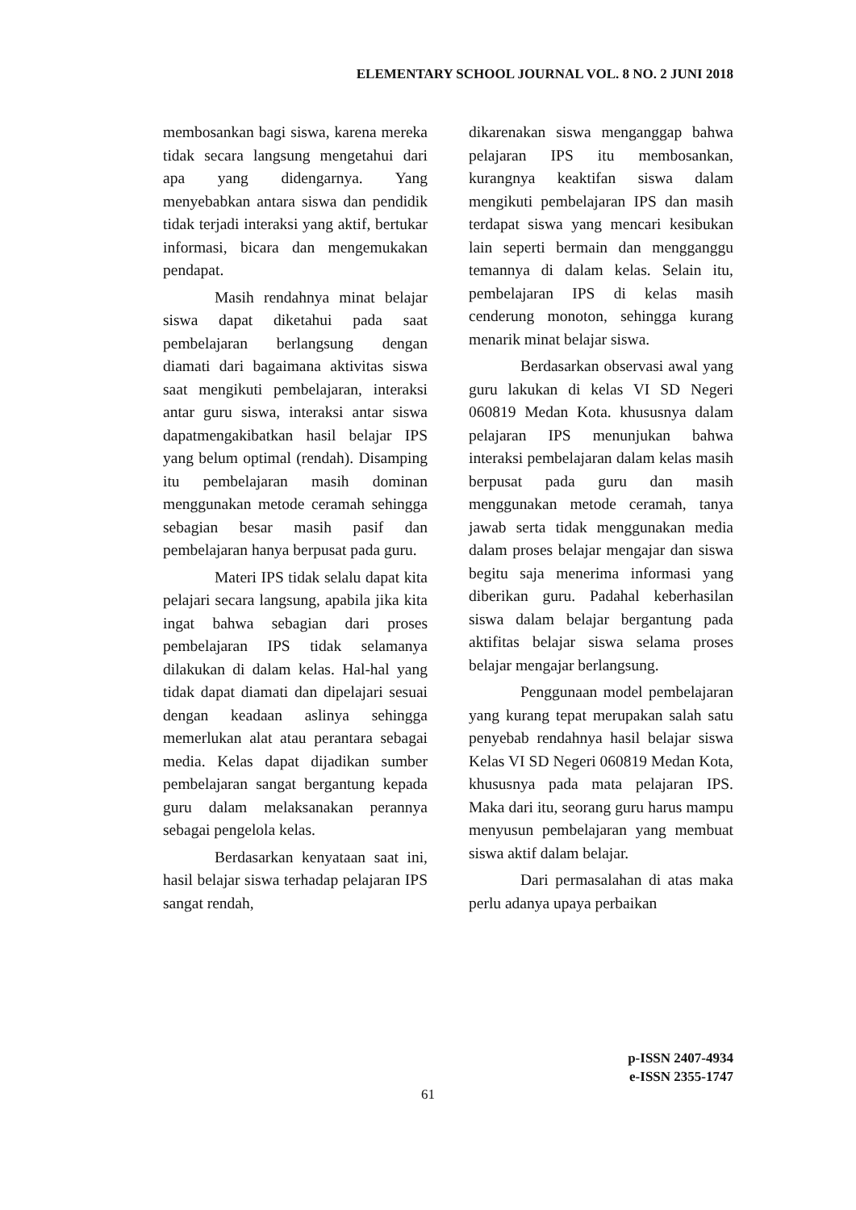ELEMENTARY SCHOOL JOURNAL VOL. 8 NO. 2 JUNI 2018
membosankan bagi siswa, karena mereka tidak secara langsung mengetahui dari apa yang didengarnya. Yang menyebabkan antara siswa dan pendidik tidak terjadi interaksi yang aktif, bertukar informasi, bicara dan mengemukakan pendapat.
Masih rendahnya minat belajar siswa dapat diketahui pada saat pembelajaran berlangsung dengan diamati dari bagaimana aktivitas siswa saat mengikuti pembelajaran, interaksi antar guru siswa, interaksi antar siswa dapatmengakibatkan hasil belajar IPS yang belum optimal (rendah). Disamping itu pembelajaran masih dominan menggunakan metode ceramah sehingga sebagian besar masih pasif dan pembelajaran hanya berpusat pada guru.
Materi IPS tidak selalu dapat kita pelajari secara langsung, apabila jika kita ingat bahwa sebagian dari proses pembelajaran IPS tidak selamanya dilakukan di dalam kelas. Hal-hal yang tidak dapat diamati dan dipelajari sesuai dengan keadaan aslinya sehingga memerlukan alat atau perantara sebagai media. Kelas dapat dijadikan sumber pembelajaran sangat bergantung kepada guru dalam melaksanakan perannya sebagai pengelola kelas.
Berdasarkan kenyataan saat ini, hasil belajar siswa terhadap pelajaran IPS sangat rendah,
dikarenakan siswa menganggap bahwa pelajaran IPS itu membosankan, kurangnya keaktifan siswa dalam mengikuti pembelajaran IPS dan masih terdapat siswa yang mencari kesibukan lain seperti bermain dan mengganggu temannya di dalam kelas. Selain itu, pembelajaran IPS di kelas masih cenderung monoton, sehingga kurang menarik minat belajar siswa.
Berdasarkan observasi awal yang guru lakukan di kelas VI SD Negeri 060819 Medan Kota. khususnya dalam pelajaran IPS menunjukan bahwa interaksi pembelajaran dalam kelas masih berpusat pada guru dan masih menggunakan metode ceramah, tanya jawab serta tidak menggunakan media dalam proses belajar mengajar dan siswa begitu saja menerima informasi yang diberikan guru. Padahal keberhasilan siswa dalam belajar bergantung pada aktifitas belajar siswa selama proses belajar mengajar berlangsung.
Penggunaan model pembelajaran yang kurang tepat merupakan salah satu penyebab rendahnya hasil belajar siswa Kelas VI SD Negeri 060819 Medan Kota, khususnya pada mata pelajaran IPS. Maka dari itu, seorang guru harus mampu menyusun pembelajaran yang membuat siswa aktif dalam belajar.
Dari permasalahan di atas maka perlu adanya upaya perbaikan
p-ISSN 2407-4934
e-ISSN 2355-1747
61